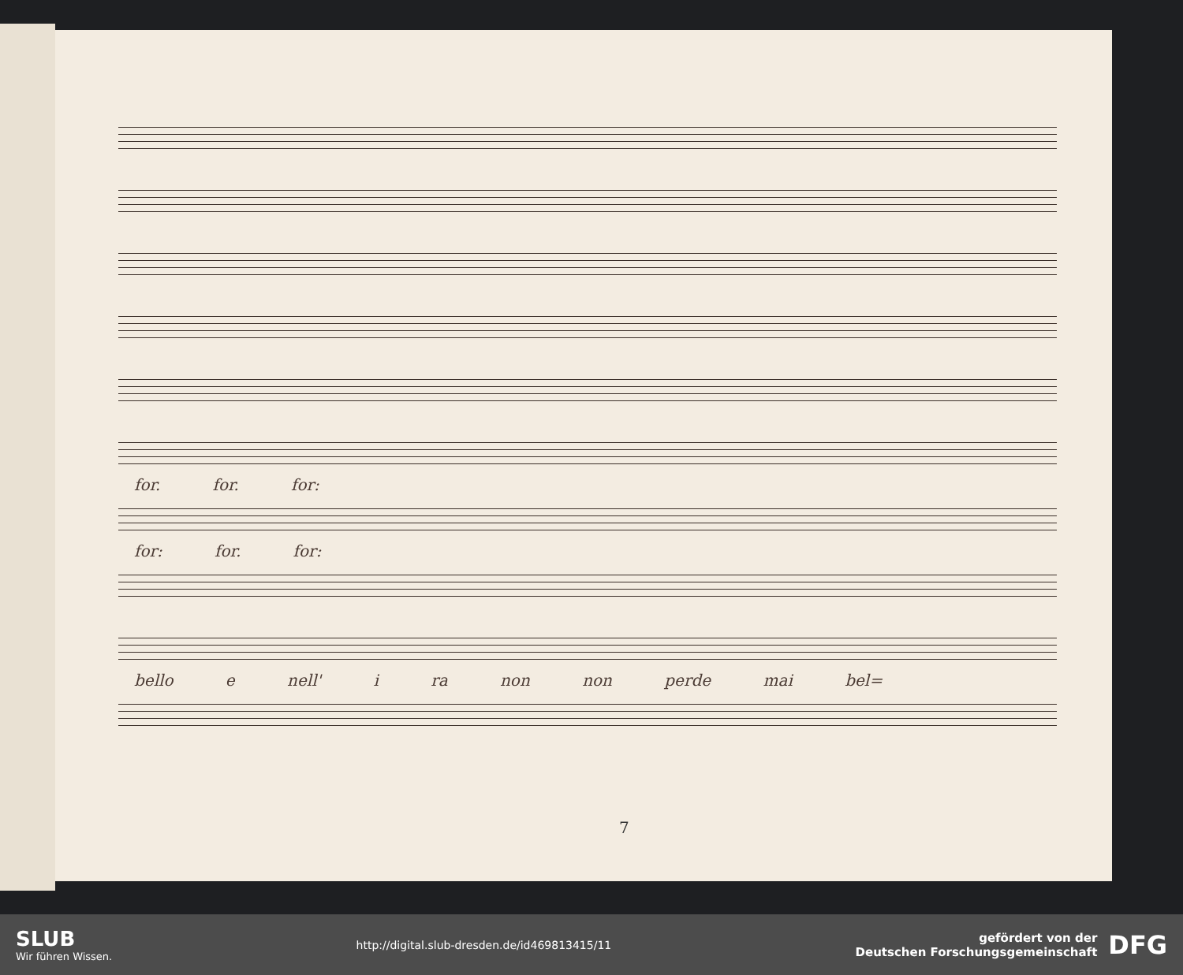for. for. for:
for: for. for:
bello e nell' i ra non non perde mai bel=
7
SLUB
Wir führen Wissen.
http://digital.slub-dresden.de/id469813415/11
gefördert von der
Deutschen Forschungsgemeinschaft
DFG